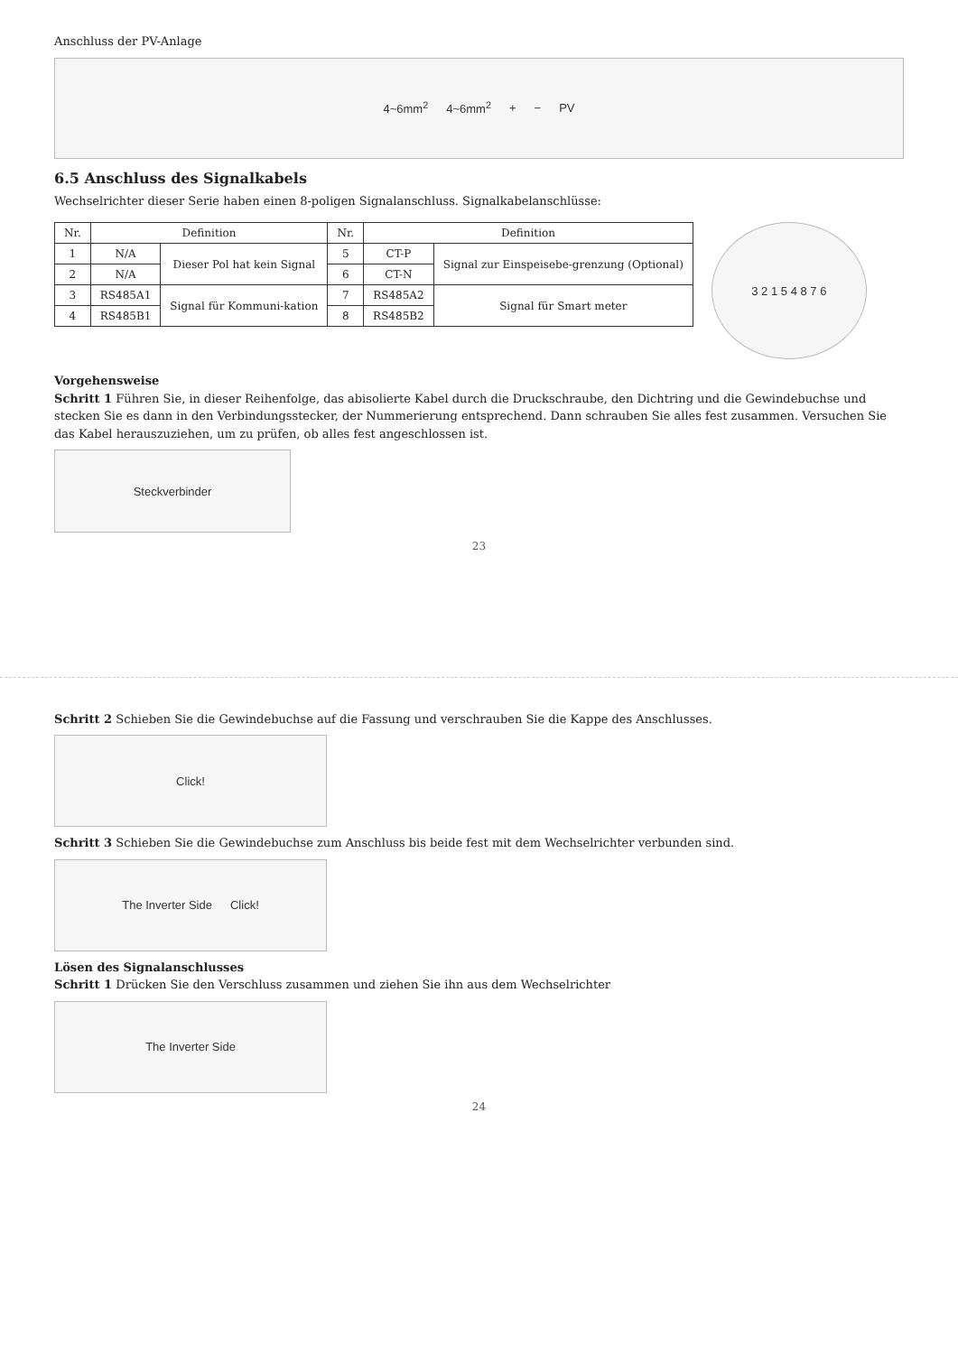Anschluss der PV-Anlage
4~6mm<sup>2</sup> 4~6mm<sup>2</sup> + − PV
6.5 Anschluss des Signalkabels
Wechselrichter dieser Serie haben einen 8-poligen Signalanschluss. Signalkabelanschlüsse:
| Nr. | Definition | | Nr. | Definition | |
| --- | --- | --- | --- | --- | --- |
| 1 | N/A | Dieser Pol hat kein Signal | 5 | CT-P | Signal zur Einspeisebe-grenzung (Optional) |
| 2 | N/A | | 6 | CT-N | |
| 3 | RS485A1 | Signal für Kommuni-kation | 7 | RS485A2 | Signal für Smart meter |
| 4 | RS485B1 | | 8 | RS485B2 | |
3 2 1 5 4 8 7 6
Vorgehensweise
Schritt 1 Führen Sie, in dieser Reihenfolge, das abisolierte Kabel durch die Druckschraube, den Dichtring und die Gewindebuchse und stecken Sie es dann in den Verbindungsstecker, der Nummerierung entsprechend. Dann schrauben Sie alles fest zusammen. Versuchen Sie das Kabel herauszuziehen, um zu prüfen, ob alles fest angeschlossen ist.
Steckverbinder
23
Schritt 2 Schieben Sie die Gewindebuchse auf die Fassung und verschrauben Sie die Kappe des Anschlusses.
Click!
Schritt 3 Schieben Sie die Gewindebuchse zum Anschluss bis beide fest mit dem Wechselrichter verbunden sind.
The Inverter Side Click!
Lösen des Signalanschlusses
Schritt 1 Drücken Sie den Verschluss zusammen und ziehen Sie ihn aus dem Wechselrichter
The Inverter Side
24